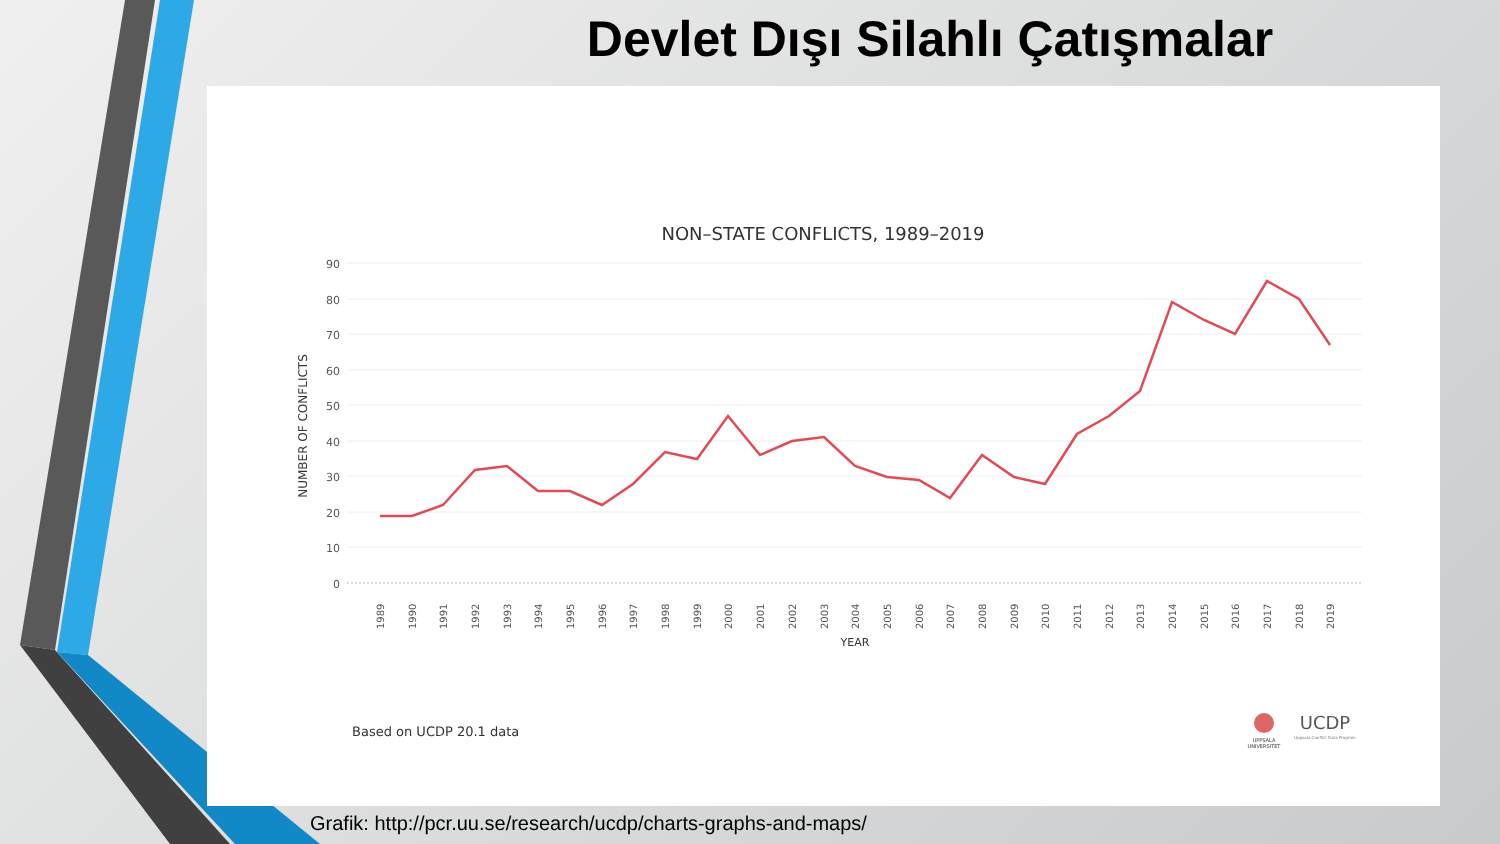Devlet Dışı Silahlı Çatışmalar
NON–STATE CONFLICTS, 1989–2019
90
80
70
60
50
40
30
20
10
0
NUMBER OF CONFLICTS
1989
1990
1991
1992
1993
1994
1995
1996
1997
1998
1999
2000
2001
2002
2003
2004
2005
2006
2007
2008
2009
2010
2011
2012
2013
2014
2015
2016
2017
2018
2019
YEAR
Based on UCDP 20.1 data
UPPSALA
UNIVERSITET
UCDP
Uppsala Conflict Data Program
Grafik: http://pcr.uu.se/research/ucdp/charts-graphs-and-maps/